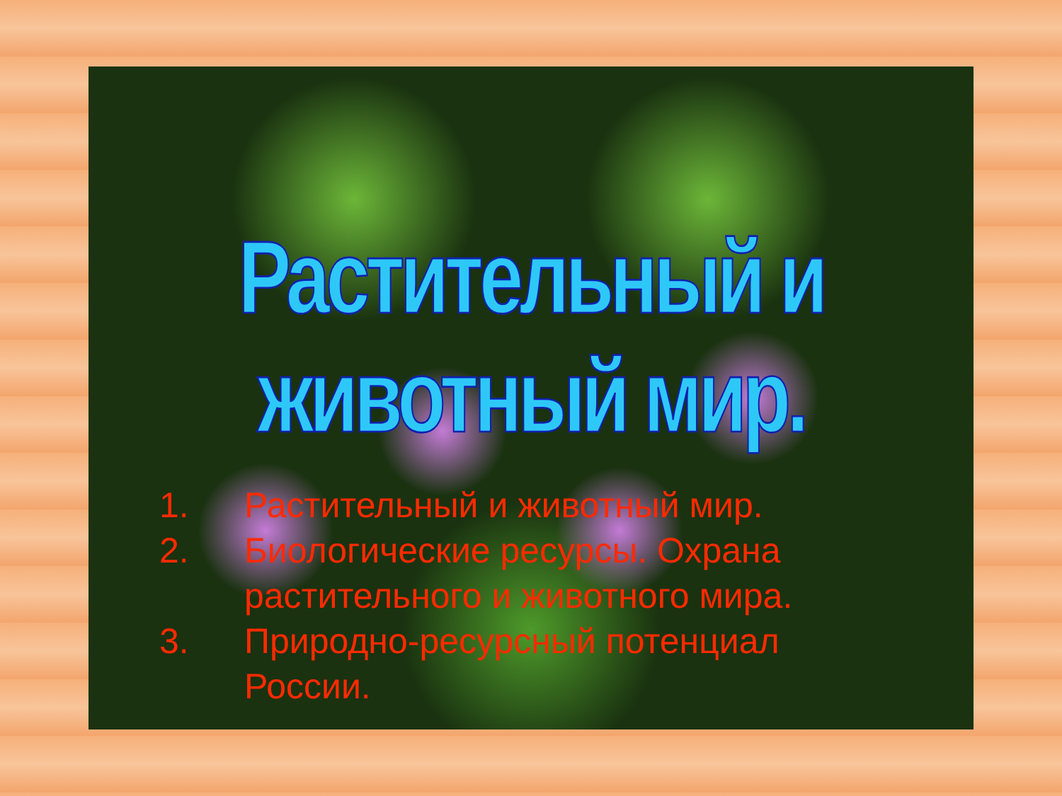Растительный и животный мир.
1. Растительный и животный мир.
2. Биологические ресурсы. Охрана растительного и животного мира.
3. Природно-ресурсный потенциал России.